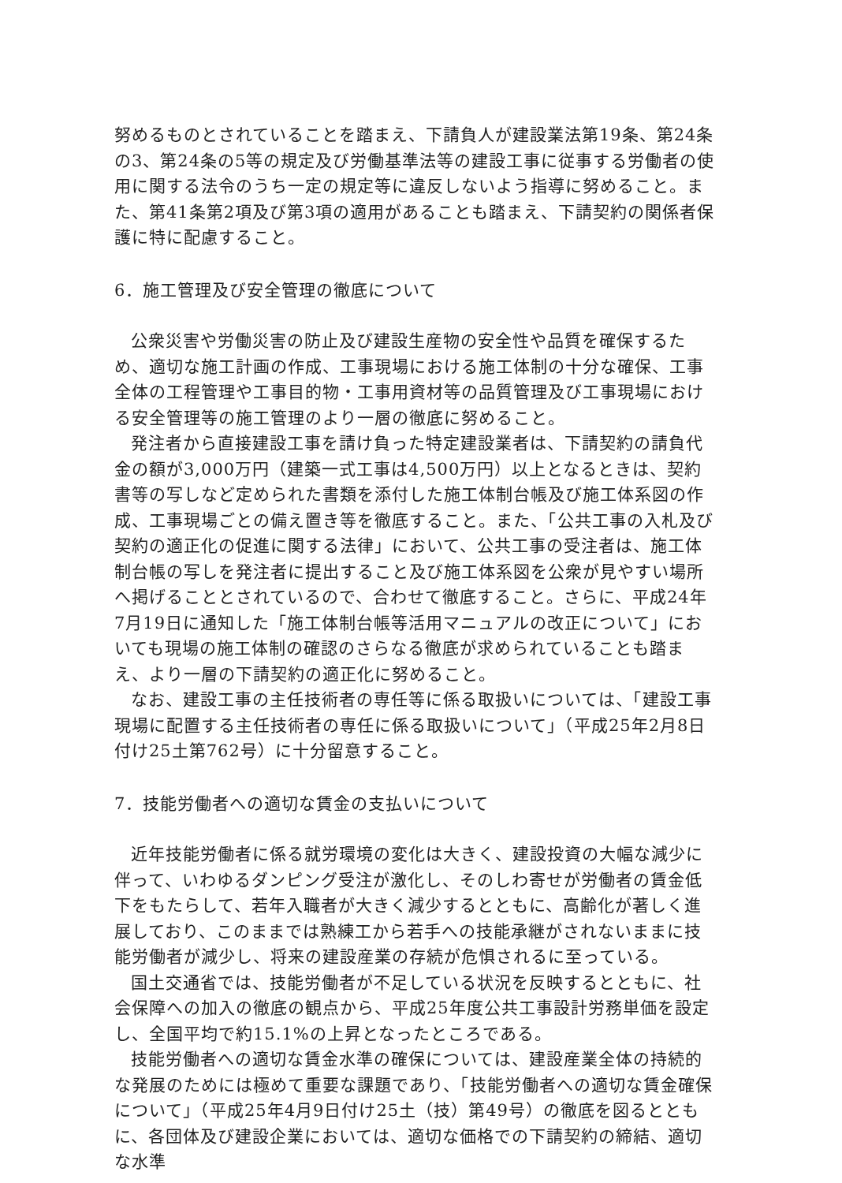努めるものとされていることを踏まえ、下請負人が建設業法第19条、第24条の3、第24条の5等の規定及び労働基準法等の建設工事に従事する労働者の使用に関する法令のうち一定の規定等に違反しないよう指導に努めること。また、第41条第2項及び第3項の適用があることも踏まえ、下請契約の関係者保護に特に配慮すること。
6．施工管理及び安全管理の徹底について
公衆災害や労働災害の防止及び建設生産物の安全性や品質を確保するため、適切な施工計画の作成、工事現場における施工体制の十分な確保、工事全体の工程管理や工事目的物・工事用資材等の品質管理及び工事現場における安全管理等の施工管理のより一層の徹底に努めること。
発注者から直接建設工事を請け負った特定建設業者は、下請契約の請負代金の額が3,000万円（建築一式工事は4,500万円）以上となるときは、契約書等の写しなど定められた書類を添付した施工体制台帳及び施工体系図の作成、工事現場ごとの備え置き等を徹底すること。また、「公共工事の入札及び契約の適正化の促進に関する法律」において、公共工事の受注者は、施工体制台帳の写しを発注者に提出すること及び施工体系図を公衆が見やすい場所へ掲げることとされているので、合わせて徹底すること。さらに、平成24年7月19日に通知した「施工体制台帳等活用マニュアルの改正について」においても現場の施工体制の確認のさらなる徹底が求められていることも踏まえ、より一層の下請契約の適正化に努めること。
なお、建設工事の主任技術者の専任等に係る取扱いについては、「建設工事現場に配置する主任技術者の専任に係る取扱いについて」（平成25年2月8日付け25土第762号）に十分留意すること。
7．技能労働者への適切な賃金の支払いについて
近年技能労働者に係る就労環境の変化は大きく、建設投資の大幅な減少に伴って、いわゆるダンピング受注が激化し、そのしわ寄せが労働者の賃金低下をもたらして、若年入職者が大きく減少するとともに、高齢化が著しく進展しており、このままでは熟練工から若手への技能承継がされないままに技能労働者が減少し、将来の建設産業の存続が危惧されるに至っている。
国土交通省では、技能労働者が不足している状況を反映するとともに、社会保障への加入の徹底の観点から、平成25年度公共工事設計労務単価を設定し、全国平均で約15.1%の上昇となったところである。
技能労働者への適切な賃金水準の確保については、建設産業全体の持続的な発展のためには極めて重要な課題であり、「技能労働者への適切な賃金確保について」（平成25年4月9日付け25土（技）第49号）の徹底を図るとともに、各団体及び建設企業においては、適切な価格での下請契約の締結、適切な水準